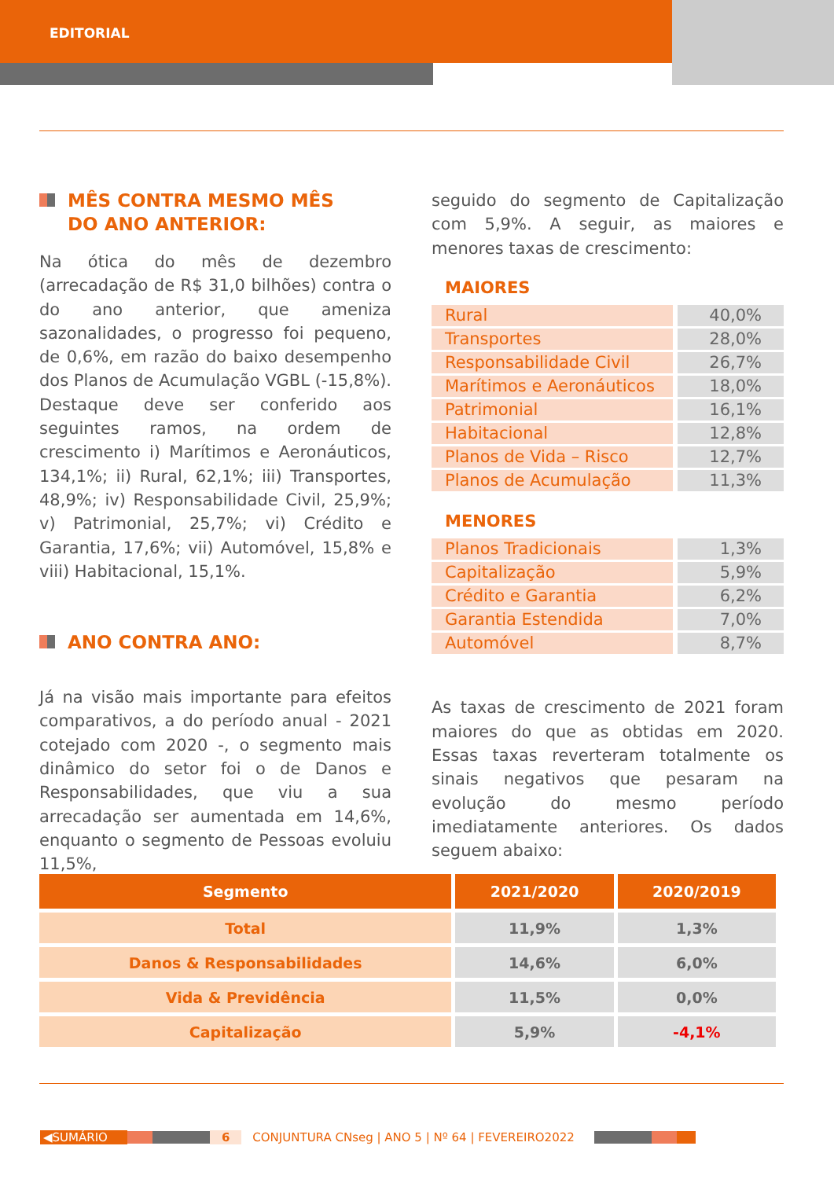EDITORIAL
MÊS CONTRA MESMO MÊS
DO ANO ANTERIOR:
Na ótica do mês de dezembro (arrecadação de R$ 31,0 bilhões) contra o do ano anterior, que ameniza sazonalidades, o progresso foi pequeno, de 0,6%, em razão do baixo desempenho dos Planos de Acumulação VGBL (-15,8%). Destaque deve ser conferido aos seguintes ramos, na ordem de crescimento i) Marítimos e Aeronáuticos, 134,1%; ii) Rural, 62,1%; iii) Transportes, 48,9%; iv) Responsabilidade Civil, 25,9%; v) Patrimonial, 25,7%; vi) Crédito e Garantia, 17,6%; vii) Automóvel, 15,8% e viii) Habitacional, 15,1%.
ANO CONTRA ANO:
Já na visão mais importante para efeitos comparativos, a do período anual - 2021 cotejado com 2020 -, o segmento mais dinâmico do setor foi o de Danos e Responsabilidades, que viu a sua arrecadação ser aumentada em 14,6%, enquanto o segmento de Pessoas evoluiu 11,5%,
seguido do segmento de Capitalização com 5,9%. A seguir, as maiores e menores taxas de crescimento:
MAIORES
| Rural | 40,0% |
| Transportes | 28,0% |
| Responsabilidade Civil | 26,7% |
| Marítimos e Aeronáuticos | 18,0% |
| Patrimonial | 16,1% |
| Habitacional | 12,8% |
| Planos de Vida – Risco | 12,7% |
| Planos de Acumulação | 11,3% |
MENORES
| Planos Tradicionais | 1,3% |
| Capitalização | 5,9% |
| Crédito e Garantia | 6,2% |
| Garantia Estendida | 7,0% |
| Automóvel | 8,7% |
As taxas de crescimento de 2021 foram maiores do que as obtidas em 2020. Essas taxas reverteram totalmente os sinais negativos que pesaram na evolução do mesmo período imediatamente anteriores. Os dados seguem abaixo:
| Segmento | 2021/2020 | 2020/2019 |
| --- | --- | --- |
| Total | 11,9% | 1,3% |
| Danos & Responsabilidades | 14,6% | 6,0% |
| Vida & Previdência | 11,5% | 0,0% |
| Capitalização | 5,9% | -4,1% |
◀SUMÁRIO 6 CONJUNTURA CNseg | ANO 5 | Nº 64 | FEVEREIRO2022